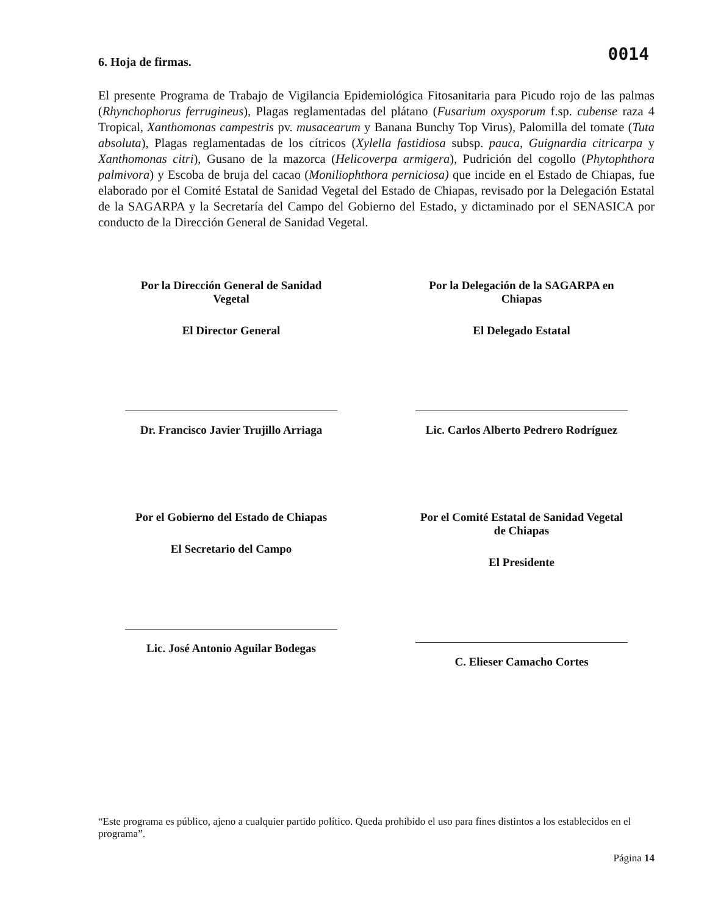0014
6. Hoja de firmas.
El presente Programa de Trabajo de Vigilancia Epidemiológica Fitosanitaria para Picudo rojo de las palmas (Rhynchophorus ferrugineus), Plagas reglamentadas del plátano (Fusarium oxysporum f.sp. cubense raza 4 Tropical, Xanthomonas campestris pv. musacearum y Banana Bunchy Top Virus), Palomilla del tomate (Tuta absoluta), Plagas reglamentadas de los cítricos (Xylella fastidiosa subsp. pauca, Guignardia citricarpa y Xanthomonas citri), Gusano de la mazorca (Helicoverpa armigera), Pudrición del cogollo (Phytophthora palmivora) y Escoba de bruja del cacao (Moniliophthora perniciosa) que incide en el Estado de Chiapas, fue elaborado por el Comité Estatal de Sanidad Vegetal del Estado de Chiapas, revisado por la Delegación Estatal de la SAGARPA y la Secretaría del Campo del Gobierno del Estado, y dictaminado por el SENASICA por conducto de la Dirección General de Sanidad Vegetal.
Por la Dirección General de Sanidad
Vegetal
El Director General
Dr. Francisco Javier Trujillo Arriaga
Por la Delegación de la SAGARPA en
Chiapas
El Delegado Estatal
Lic. Carlos Alberto Pedrero Rodríguez
Por el Gobierno del Estado de Chiapas
El Secretario del Campo
Lic. José Antonio Aguilar Bodegas
Por el Comité Estatal de Sanidad Vegetal
de Chiapas
El Presidente
C. Elieser Camacho Cortes
“Este programa es público, ajeno a cualquier partido político. Queda prohibido el uso para fines distintos a los establecidos en el programa”.
Página 14